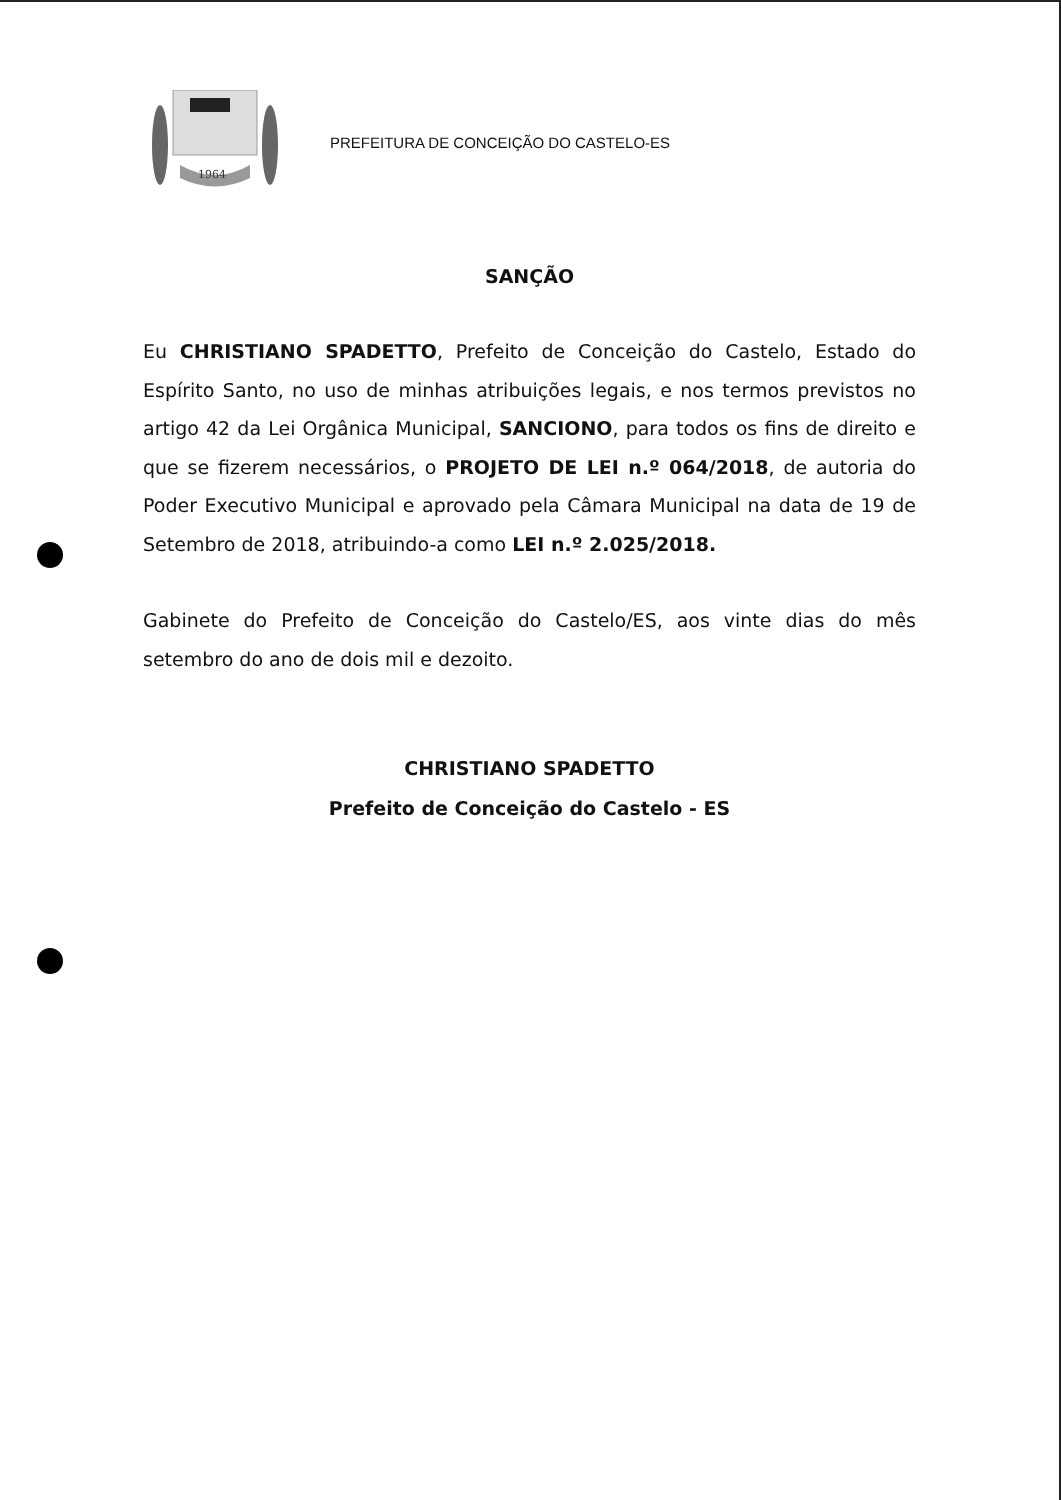1964
PREFEITURA DE CONCEIÇÃO DO CASTELO-ES
SANÇÃO
Eu CHRISTIANO SPADETTO, Prefeito de Conceição do Castelo, Estado do Espírito Santo, no uso de minhas atribuições legais, e nos termos previstos no artigo 42 da Lei Orgânica Municipal, SANCIONO, para todos os fins de direito e que se fizerem necessários, o PROJETO DE LEI n.º 064/2018, de autoria do Poder Executivo Municipal e aprovado pela Câmara Municipal na data de 19 de Setembro de 2018, atribuindo-a como LEI n.º 2.025/2018.
Gabinete do Prefeito de Conceição do Castelo/ES, aos vinte dias do mês setembro do ano de dois mil e dezoito.
CHRISTIANO SPADETTO
Prefeito de Conceição do Castelo - ES